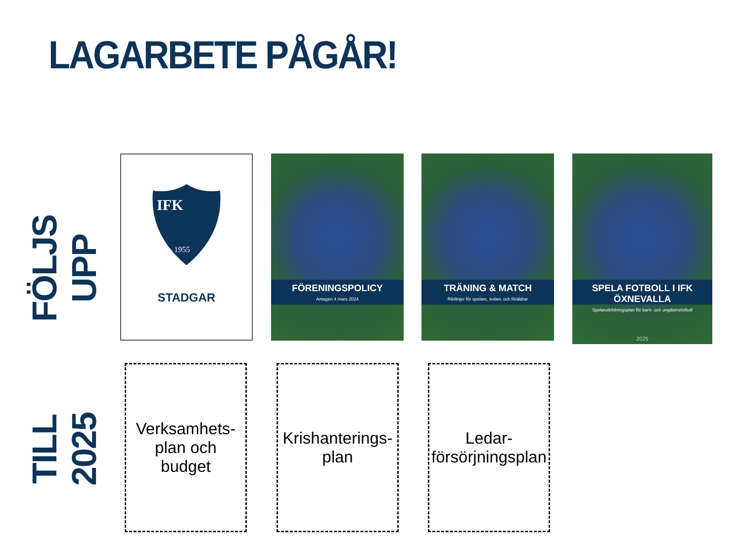LAGARBETE PÅGÅR!
FÖLJS UPP
TILL 2025
IFK
1955
STADGAR
FÖRENINGSPOLICY
Antagen 4 mars 2024
TRÄNING & MATCH
Riktlinjer för spelare, ledare och föräldrar
SPELA FOTBOLL I IFK ÖXNEVALLA
Spelarutbildningsplan för barn- och ungdomsfotboll
2025
Verksamhets-
plan och
budget
Krishanterings-
plan
Ledar-
försörjningsplan